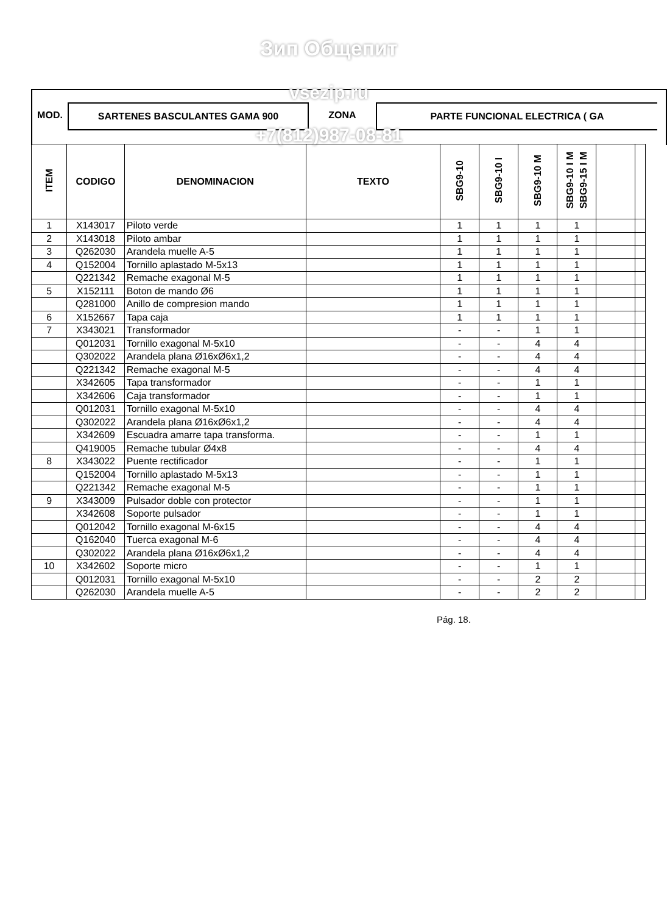Зип Общепит
MOD. SARTENES BASCULANTES GAMA 900 ZONA PARTE FUNCIONAL ELECTRICA ( GA
vsezip.ru
+7(812)987-08-81
| ITEM | CODIGO | DENOMINACION | TEXTO | SBG9-10 | SBG9-10 I | SBG9-10 M | SBG9-10 I M SBG9-15 I M | | |
| --- | --- | --- | --- | --- | --- | --- | --- | --- | --- |
| 1 | X143017 | Piloto verde | | 1 | 1 | 1 | 1 | | |
| 2 | X143018 | Piloto ambar | | 1 | 1 | 1 | 1 | | |
| 3 | Q262030 | Arandela muelle A-5 | | 1 | 1 | 1 | 1 | | |
| 4 | Q152004 | Tornillo aplastado M-5x13 | | 1 | 1 | 1 | 1 | | |
| | Q221342 | Remache exagonal M-5 | | 1 | 1 | 1 | 1 | | |
| 5 | X152111 | Boton de mando Ø6 | | 1 | 1 | 1 | 1 | | |
| | Q281000 | Anillo de compresion mando | | 1 | 1 | 1 | 1 | | |
| 6 | X152667 | Tapa caja | | 1 | 1 | 1 | 1 | | |
| 7 | X343021 | Transformador | | - | - | 1 | 1 | | |
| | Q012031 | Tornillo exagonal M-5x10 | | - | - | 4 | 4 | | |
| | Q302022 | Arandela plana Ø16xØ6x1,2 | | - | - | 4 | 4 | | |
| | Q221342 | Remache exagonal M-5 | | - | - | 4 | 4 | | |
| | X342605 | Tapa transformador | | - | - | 1 | 1 | | |
| | X342606 | Caja transformador | | - | - | 1 | 1 | | |
| | Q012031 | Tornillo exagonal M-5x10 | | - | - | 4 | 4 | | |
| | Q302022 | Arandela plana Ø16xØ6x1,2 | | - | - | 4 | 4 | | |
| | X342609 | Escuadra amarre tapa transforma. | | - | - | 1 | 1 | | |
| | Q419005 | Remache tubular Ø4x8 | | - | - | 4 | 4 | | |
| 8 | X343022 | Puente rectificador | | - | - | 1 | 1 | | |
| | Q152004 | Tornillo aplastado M-5x13 | | - | - | 1 | 1 | | |
| | Q221342 | Remache exagonal M-5 | | - | - | 1 | 1 | | |
| 9 | X343009 | Pulsador doble con protector | | - | - | 1 | 1 | | |
| | X342608 | Soporte pulsador | | - | - | 1 | 1 | | |
| | Q012042 | Tornillo exagonal M-6x15 | | - | - | 4 | 4 | | |
| | Q162040 | Tuerca exagonal M-6 | | - | - | 4 | 4 | | |
| | Q302022 | Arandela plana Ø16xØ6x1,2 | | - | - | 4 | 4 | | |
| 10 | X342602 | Soporte micro | | - | - | 1 | 1 | | |
| | Q012031 | Tornillo exagonal M-5x10 | | - | - | 2 | 2 | | |
| | Q262030 | Arandela muelle A-5 | | - | - | 2 | 2 | | |
Pág. 18.